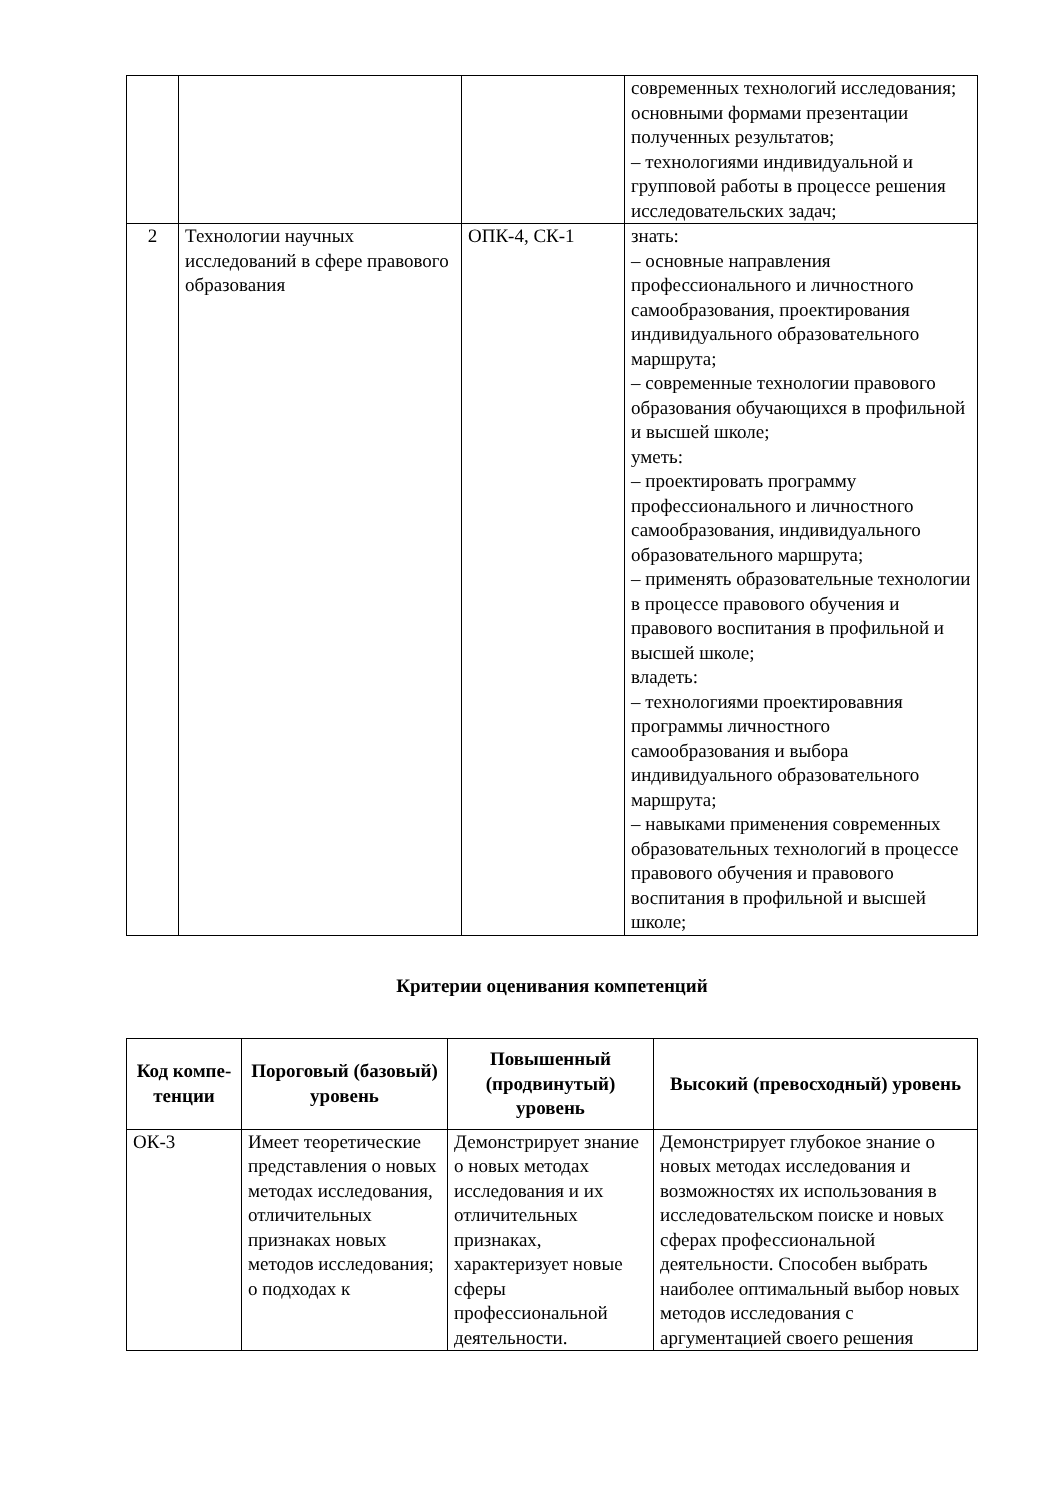| | | | современных технологий исследования; основными формами презентации полученных результатов; – технологиями индивидуальной и групповой работы в процессе решения исследовательских задач; |
| 2 | Технологии научных исследований в сфере правового образования | ОПК-4, СК-1 | знать: – основные направления профессионального и личностного самообразования, проектирования индивидуального образовательного маршрута; – современные технологии правового образования обучающихся в профильной и высшей школе; уметь: – проектировать программу профессионального и личностного самообразования, индивидуального образовательного маршрута; – применять образовательные технологии в процессе правового обучения и правового воспитания в профильной и высшей школе; владеть: – технологиями проектировавния программы личностного самообразования и выбора индивидуального образовательного маршрута; – навыками применения современных образовательных технологий в процессе правового обучения и правового воспитания в профильной и высшей школе; |
Критерии оценивания компетенций
| Код компе-тенции | Пороговый (базовый) уровень | Повышенный (продвинутый) уровень | Высокий (превосходный) уровень |
| --- | --- | --- | --- |
| ОК-3 | Имеет теоретические представления о новых методах исследования, отличительных признаках новых методов исследования; о подходах к | Демонстрирует знание о новых методах исследования и их отличительных признаках, характеризует новые сферы профессиональной деятельности. | Демонстрирует глубокое знание о новых методах исследования и возможностях их использования в исследовательском поиске и новых сферах профессиональной деятельности. Способен выбрать наиболее оптимальный выбор новых методов исследования с аргументацией своего решения |